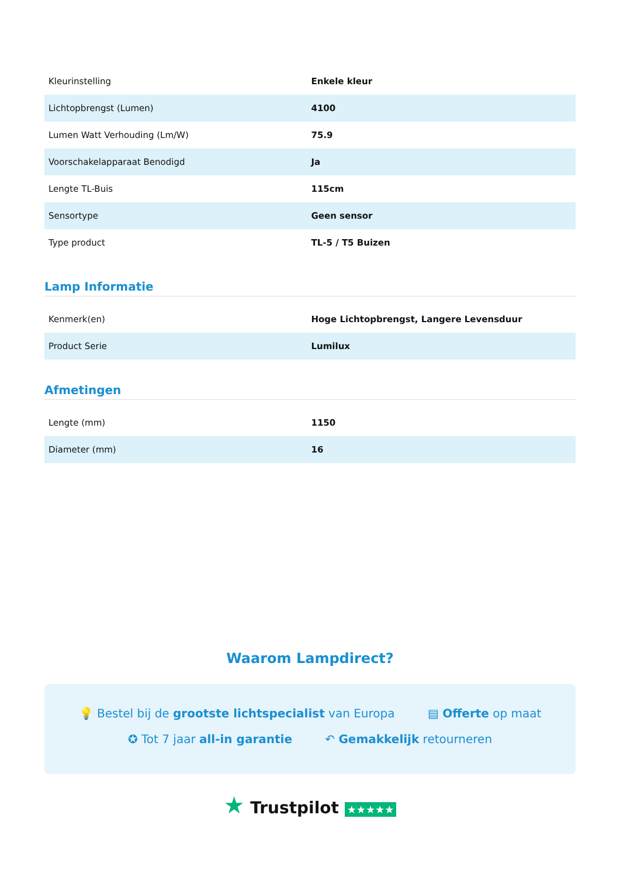| Kleurinstelling | Enkele kleur |
| Lichtopbrengst (Lumen) | 4100 |
| Lumen Watt Verhouding (Lm/W) | 75.9 |
| Voorschakelapparaat Benodigd | Ja |
| Lengte TL-Buis | 115cm |
| Sensortype | Geen sensor |
| Type product | TL-5 / T5 Buizen |
Lamp Informatie
| Kenmerk(en) | Hoge Lichtopbrengst, Langere Levensduur |
| Product Serie | Lumilux |
Afmetingen
| Lengte (mm) | 1150 |
| Diameter (mm) | 16 |
Waarom Lampdirect?
💡 Bestel bij de grootste lichtspecialist van Europa ▤ Offerte op maat
✪ Tot 7 jaar all-in garantie ↶ Gemakkelijk retourneren
★ Trustpilot ★★★★★